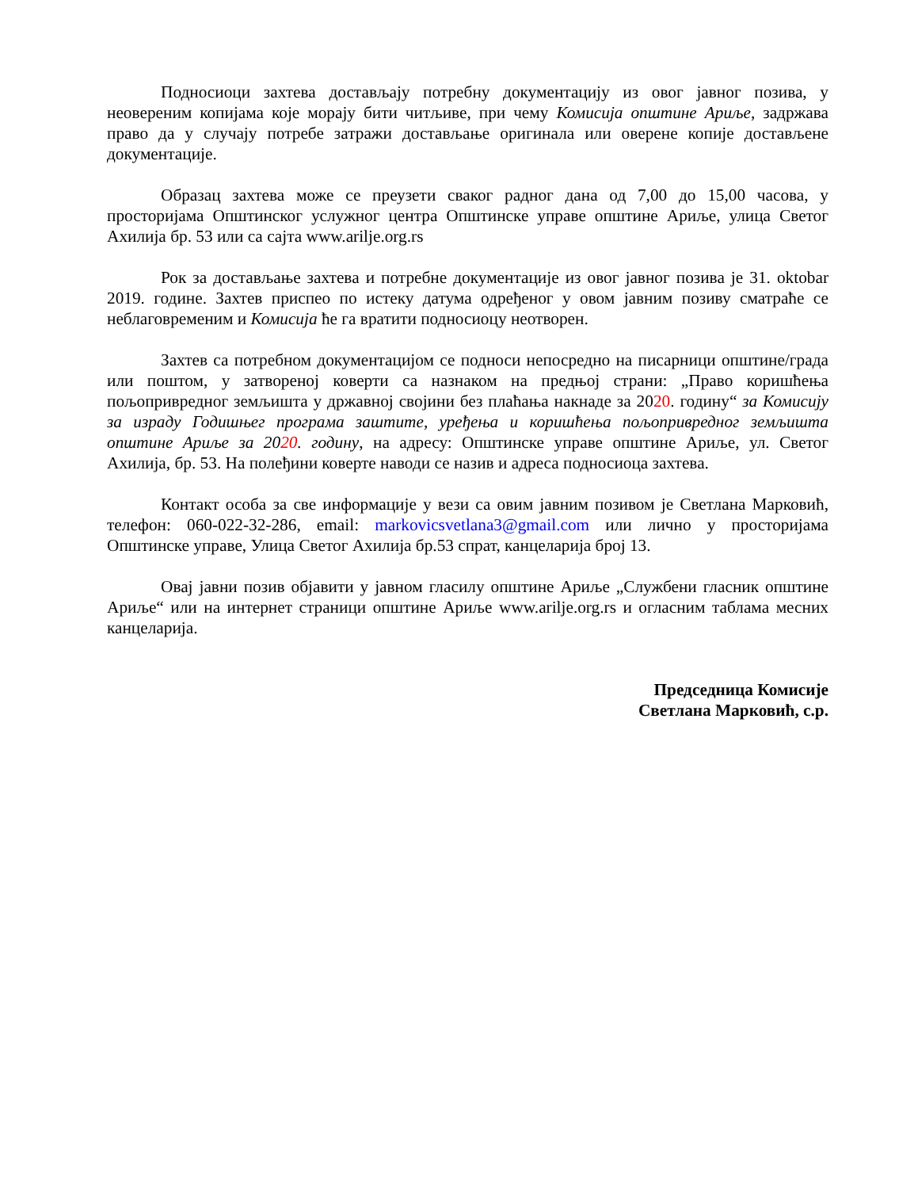Подносиоци захтева достављају потребну документацију из овог јавног позива, у неовереним копијама које морају бити читљиве, при чему Комисија општине Ариље, задржава право да у случају потребе затражи достављање оригинала или оверене копије достављене документације.
Образац захтева може се преузети сваког радног дана од 7,00 до 15,00 часова, у просторијама Општинског услужног центра Општинске управе општине Ариље, улица Светог Ахилија бр. 53 или са сајта www.arilje.org.rs
Рок за достављање захтева и потребне документације из овог јавног позива је 31. oktobar 2019. године. Захтев приспео по истеку датума одређеног у овом јавним позиву сматраће се неблаговременим и Комисија ће га вратити подносиоцу неотворен.
Захтев са потребном документацијом се подноси непосредно на писарници општине/града или поштом, у затвореној коверти са назнаком на предњој страни: „Право коришћења пољопривредног земљишта у државној својини без плаћања накнаде за 2020. годину“ за Комисију за израду Годишњег програма заштите, уређења и коришћења пољопривредног земљишта општине Ариље за 2020. годину, на адресу: Општинске управе општине Ариље, ул. Светог Ахилија, бр. 53. На полеђини коверте наводи се назив и адреса подносиоца захтева.
Контакт особа за све информације у вези са овим јавним позивом је Светлана Марковић, телефон: 060-022-32-286, email: markovicsvetlana3@gmail.com или лично у просторијама Општинске управе, Улица Светог Ахилија бр.53 спрат, канцеларија број 13.
Овај јавни позив објавити у јавном гласилу општине Ариље „Службени гласник општине Ариље“ или на интернет страници општине Ариље www.arilje.org.rs и огласним таблама месних канцеларија.
Председница Комисије
Светлана Марковић, с.р.